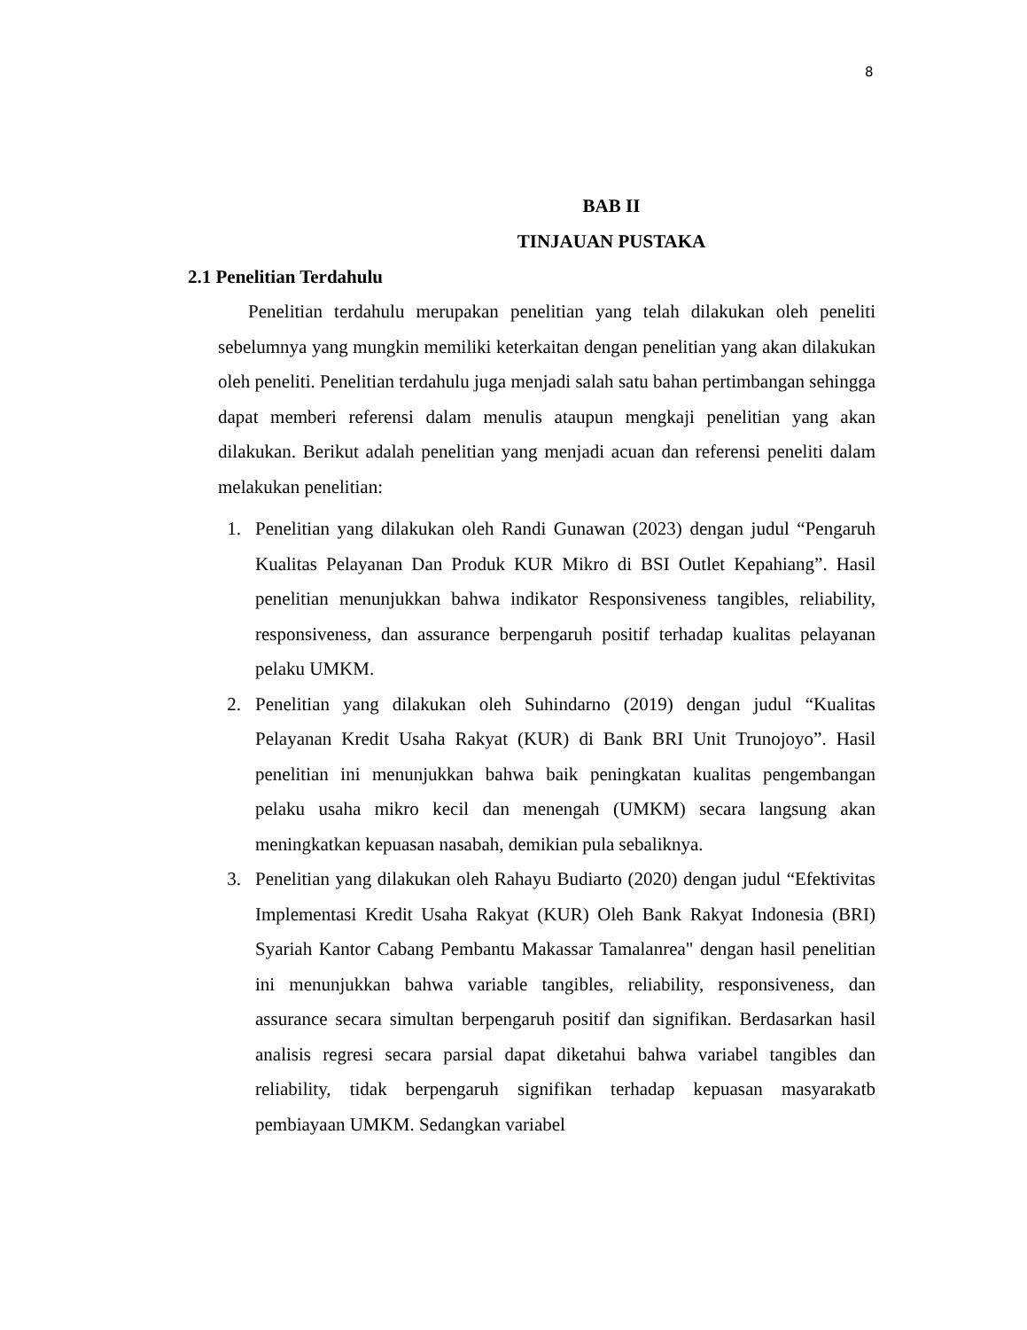8
BAB II
TINJAUAN PUSTAKA
2.1 Penelitian Terdahulu
Penelitian terdahulu merupakan penelitian yang telah dilakukan oleh peneliti sebelumnya yang mungkin memiliki keterkaitan dengan penelitian yang akan dilakukan oleh peneliti. Penelitian terdahulu juga menjadi salah satu bahan pertimbangan sehingga dapat memberi referensi dalam menulis ataupun mengkaji penelitian yang akan dilakukan. Berikut adalah penelitian yang menjadi acuan dan referensi peneliti dalam melakukan penelitian:
1. Penelitian yang dilakukan oleh Randi Gunawan (2023) dengan judul “Pengaruh Kualitas Pelayanan Dan Produk KUR Mikro di BSI Outlet Kepahiang”. Hasil penelitian menunjukkan bahwa indikator Responsiveness tangibles, reliability, responsiveness, dan assurance berpengaruh positif terhadap kualitas pelayanan pelaku UMKM.
2. Penelitian yang dilakukan oleh Suhindarno (2019) dengan judul “Kualitas Pelayanan Kredit Usaha Rakyat (KUR) di Bank BRI Unit Trunojoyo”. Hasil penelitian ini menunjukkan bahwa baik peningkatan kualitas pengembangan pelaku usaha mikro kecil dan menengah (UMKM) secara langsung akan meningkatkan kepuasan nasabah, demikian pula sebaliknya.
3. Penelitian yang dilakukan oleh Rahayu Budiarto (2020) dengan judul “Efektivitas Implementasi Kredit Usaha Rakyat (KUR) Oleh Bank Rakyat Indonesia (BRI) Syariah Kantor Cabang Pembantu Makassar Tamalanrea" dengan hasil penelitian ini menunjukkan bahwa variable tangibles, reliability, responsiveness, dan assurance secara simultan berpengaruh positif dan signifikan. Berdasarkan hasil analisis regresi secara parsial dapat diketahui bahwa variabel tangibles dan reliability, tidak berpengaruh signifikan terhadap kepuasan masyarakatb pembiayaan UMKM. Sedangkan variabel